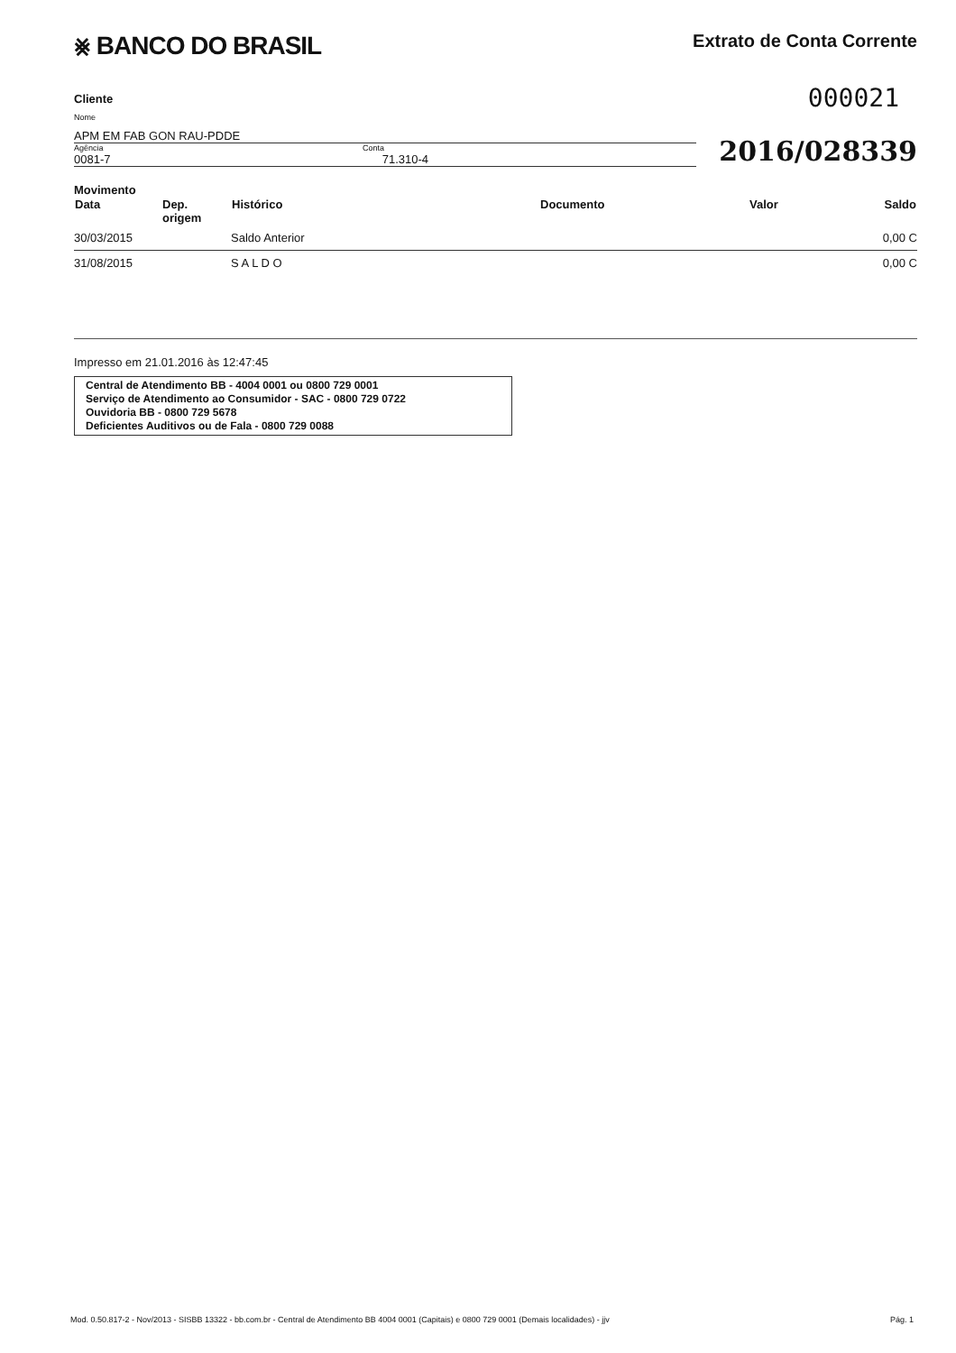⨳ BANCO DO BRASIL
Extrato de Conta Corrente
Cliente
000021
Nome
APM EM FAB GON RAU-PDDE
Agência
0081-7
Conta
71.310-4
2016/028339
Movimento
| Data | Dep. origem | Histórico | Documento | Valor | Saldo |
| --- | --- | --- | --- | --- | --- |
| 30/03/2015 | | Saldo Anterior | | | 0,00 C |
| 31/08/2015 | | S A L D O | | | 0,00 C |
Impresso em 21.01.2016 às 12:47:45
Central de Atendimento BB - 4004 0001 ou 0800 729 0001
Serviço de Atendimento ao Consumidor - SAC - 0800 729 0722
Ouvidoria BB - 0800 729 5678
Deficientes Auditivos ou de Fala - 0800 729 0088
Mod. 0.50.817-2 - Nov/2013 - SISBB 13322 - bb.com.br - Central de Atendimento BB 4004 0001 (Capitais) e 0800 729 0001 (Demais localidades) - jjv Pág. 1